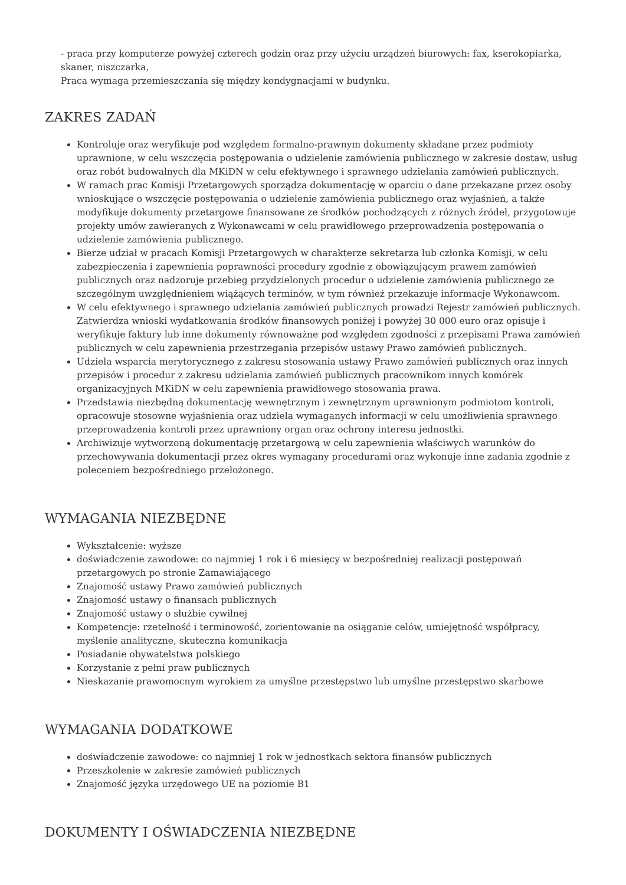- praca przy komputerze powyżej czterech godzin oraz przy użyciu urządzeń biurowych: fax, kserokopiarka, skaner, niszczarka,
Praca wymaga przemieszczania się między kondygnacjami w budynku.
ZAKRES ZADAŃ
Kontroluje oraz weryfikuje pod względem formalno-prawnym dokumenty składane przez podmioty uprawnione, w celu wszczęcia postępowania o udzielenie zamówienia publicznego w zakresie dostaw, usług oraz robót budowalnych dla MKiDN w celu efektywnego i sprawnego udzielania zamówień publicznych.
W ramach prac Komisji Przetargowych sporządza dokumentację w oparciu o dane przekazane przez osoby wnioskujące o wszczęcie postępowania o udzielenie zamówienia publicznego oraz wyjaśnień, a także modyfikuje dokumenty przetargowe finansowane ze środków pochodzących z różnych źródeł, przygotowuje projekty umów zawieranych z Wykonawcami w celu prawidłowego przeprowadzenia postępowania o udzielenie zamówienia publicznego.
Bierze udział w pracach Komisji Przetargowych w charakterze sekretarza lub członka Komisji, w celu zabezpieczenia i zapewnienia poprawności procedury zgodnie z obowiązującym prawem zamówień publicznych oraz nadzoruje przebieg przydzielonych procedur o udzielenie zamówienia publicznego ze szczególnym uwzględnieniem wiążących terminów, w tym również przekazuje informacje Wykonawcom.
W celu efektywnego i sprawnego udzielania zamówień publicznych prowadzi Rejestr zamówień publicznych. Zatwierdza wnioski wydatkowania środków finansowych poniżej i powyżej 30 000 euro oraz opisuje i weryfikuje faktury lub inne dokumenty równoważne pod względem zgodności z przepisami Prawa zamówień publicznych w celu zapewnienia przestrzegania przepisów ustawy Prawo zamówień publicznych.
Udziela wsparcia merytorycznego z zakresu stosowania ustawy Prawo zamówień publicznych oraz innych przepisów i procedur z zakresu udzielania zamówień publicznych pracownikom innych komórek organizacyjnych MKiDN w celu zapewnienia prawidłowego stosowania prawa.
Przedstawia niezbędną dokumentację wewnętrznym i zewnętrznym uprawnionym podmiotom kontroli, opracowuje stosowne wyjaśnienia oraz udziela wymaganych informacji w celu umożliwienia sprawnego przeprowadzenia kontroli przez uprawniony organ oraz ochrony interesu jednostki.
Archiwizuje wytworzoną dokumentację przetargową w celu zapewnienia właściwych warunków do przechowywania dokumentacji przez okres wymagany procedurami oraz wykonuje inne zadania zgodnie z poleceniem bezpośredniego przełożonego.
WYMAGANIA NIEZBĘDNE
Wykształcenie: wyższe
doświadczenie zawodowe: co najmniej 1 rok i 6 miesięcy w bezpośredniej realizacji postępowań przetargowych po stronie Zamawiającego
Znajomość ustawy Prawo zamówień publicznych
Znajomość ustawy o finansach publicznych
Znajomość ustawy o służbie cywilnej
Kompetencje: rzetelność i terminowość, zorientowanie na osiąganie celów, umiejętność współpracy, myślenie analityczne, skuteczna komunikacja
Posiadanie obywatelstwa polskiego
Korzystanie z pełni praw publicznych
Nieskazanie prawomocnym wyrokiem za umyślne przestępstwo lub umyślne przestępstwo skarbowe
WYMAGANIA DODATKOWE
doświadczenie zawodowe: co najmniej 1 rok w jednostkach sektora finansów publicznych
Przeszkolenie w zakresie zamówień publicznych
Znajomość języka urzędowego UE na poziomie B1
DOKUMENTY I OŚWIADCZENIA NIEZBĘDNE